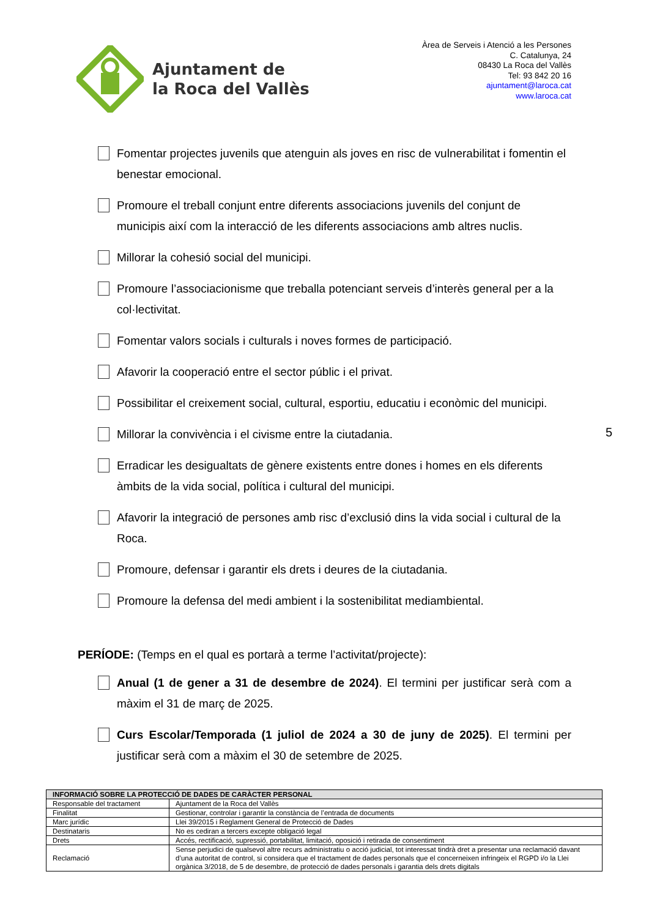Ajuntament de
la Roca del Vallès
Àrea de Serveis i Atenció a les Persones
C. Catalunya, 24
08430 La Roca del Vallès
Tel: 93 842 20 16
ajuntament@laroca.cat
www.laroca.cat
Fomentar projectes juvenils que atenguin als joves en risc de vulnerabilitat i fomentin el benestar emocional.
Promoure el treball conjunt entre diferents associacions juvenils del conjunt de municipis així com la interacció de les diferents associacions amb altres nuclis.
Millorar la cohesió social del municipi.
Promoure l’associacionisme que treballa potenciant serveis d’interès general per a la col·lectivitat.
Fomentar valors socials i culturals i noves formes de participació.
Afavorir la cooperació entre el sector públic i el privat.
Possibilitar el creixement social, cultural, esportiu, educatiu i econòmic del municipi.
Millorar la convivència i el civisme entre la ciutadania.
Erradicar les desigualtats de gènere existents entre dones i homes en els diferents àmbits de la vida social, política i cultural del municipi.
Afavorir la integració de persones amb risc d’exclusió dins la vida social i cultural de la Roca.
Promoure, defensar i garantir els drets i deures de la ciutadania.
Promoure la defensa del medi ambient i la sostenibilitat mediambiental.
5
PERÍODE: (Temps en el qual es portarà a terme l’activitat/projecte):
Anual (1 de gener a 31 de desembre de 2024). El termini per justificar serà com a màxim el 31 de març de 2025.
Curs Escolar/Temporada (1 juliol de 2024 a 30 de juny de 2025). El termini per justificar serà com a màxim el 30 de setembre de 2025.
| INFORMACIÓ SOBRE LA PROTECCIÓ DE DADES DE CARÀCTER PERSONAL | |
| --- | --- |
| Responsable del tractament | Ajuntament de la Roca del Vallès |
| Finalitat | Gestionar, controlar i garantir la constància de l’entrada de documents |
| Marc jurídic | Llei 39/2015 i Reglament General de Protecció de Dades |
| Destinataris | No es cediran a tercers excepte obligació legal |
| Drets | Accés, rectificació, supressió, portabilitat, limitació, oposició i retirada de consentiment |
| Reclamació | Sense perjudici de qualsevol altre recurs administratiu o acció judicial, tot interessat tindrà dret a presentar una reclamació davant d’una autoritat de control, si considera que el tractament de dades personals que el concerneixen infringeix el RGPD i/o la Llei orgànica 3/2018, de 5 de desembre, de protecció de dades personals i garantia dels drets digitals |